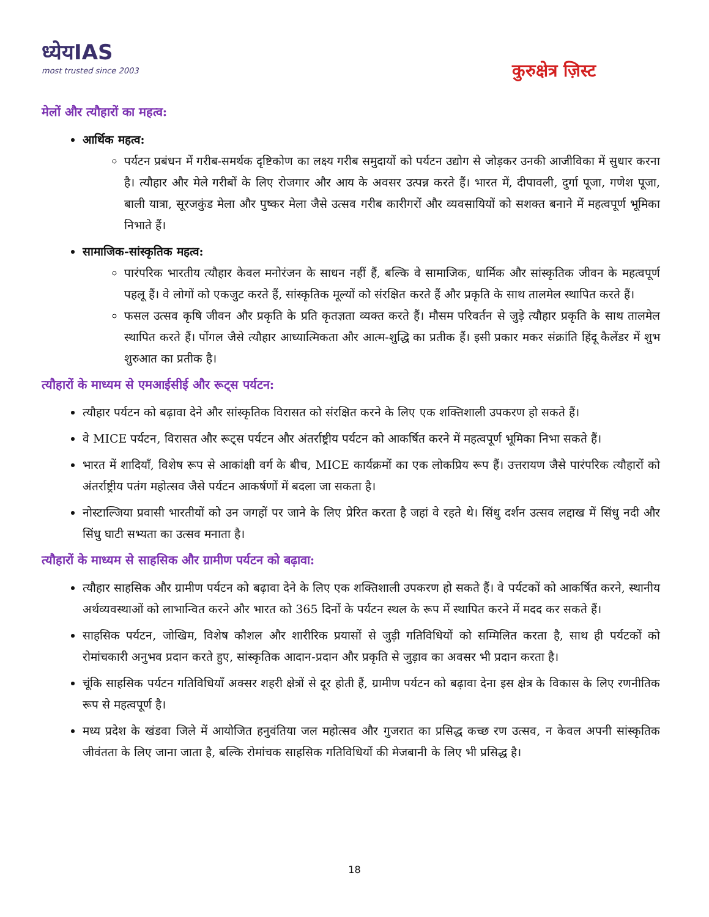ध्येयIAS
most trusted since 2003
कुरुक्षेत्र ज़िस्ट
मेलों और त्यौहारों का महत्व:
आर्थिक महत्व:
पर्यटन प्रबंधन में गरीब-समर्थक दृष्टिकोण का लक्ष्य गरीब समुदायों को पर्यटन उद्योग से जोड़कर उनकी आजीविका में सुधार करना है। त्यौहार और मेले गरीबों के लिए रोजगार और आय के अवसर उत्पन्न करते हैं। भारत में, दीपावली, दुर्गा पूजा, गणेश पूजा, बाली यात्रा, सूरजकुंड मेला और पुष्कर मेला जैसे उत्सव गरीब कारीगरों और व्यवसायियों को सशक्त बनाने में महत्वपूर्ण भूमिका निभाते हैं।
सामाजिक-सांस्कृतिक महत्व:
पारंपरिक भारतीय त्यौहार केवल मनोरंजन के साधन नहीं हैं, बल्कि वे सामाजिक, धार्मिक और सांस्कृतिक जीवन के महत्वपूर्ण पहलू हैं। वे लोगों को एकजुट करते हैं, सांस्कृतिक मूल्यों को संरक्षित करते हैं और प्रकृति के साथ तालमेल स्थापित करते हैं।
फसल उत्सव कृषि जीवन और प्रकृति के प्रति कृतज्ञता व्यक्त करते हैं। मौसम परिवर्तन से जुड़े त्यौहार प्रकृति के साथ तालमेल स्थापित करते हैं। पोंगल जैसे त्यौहार आध्यात्मिकता और आत्म-शुद्धि का प्रतीक हैं। इसी प्रकार मकर संक्रांति हिंदू कैलेंडर में शुभ शुरुआत का प्रतीक है।
त्यौहारों के माध्यम से एमआईसीई और रूट्स पर्यटन:
त्यौहार पर्यटन को बढ़ावा देने और सांस्कृतिक विरासत को संरक्षित करने के लिए एक शक्तिशाली उपकरण हो सकते हैं।
वे MICE पर्यटन, विरासत और रूट्स पर्यटन और अंतर्राष्ट्रीय पर्यटन को आकर्षित करने में महत्वपूर्ण भूमिका निभा सकते हैं।
भारत में शादियाँ, विशेष रूप से आकांक्षी वर्ग के बीच, MICE कार्यक्रमों का एक लोकप्रिय रूप हैं। उत्तरायण जैसे पारंपरिक त्यौहारों को अंतर्राष्ट्रीय पतंग महोत्सव जैसे पर्यटन आकर्षणों में बदला जा सकता है।
नोस्टाल्जिया प्रवासी भारतीयों को उन जगहों पर जाने के लिए प्रेरित करता है जहां वे रहते थे। सिंधु दर्शन उत्सव लद्दाख में सिंधु नदी और सिंधु घाटी सभ्यता का उत्सव मनाता है।
त्यौहारों के माध्यम से साहसिक और ग्रामीण पर्यटन को बढ़ावा:
त्यौहार साहसिक और ग्रामीण पर्यटन को बढ़ावा देने के लिए एक शक्तिशाली उपकरण हो सकते हैं। वे पर्यटकों को आकर्षित करने, स्थानीय अर्थव्यवस्थाओं को लाभान्वित करने और भारत को 365 दिनों के पर्यटन स्थल के रूप में स्थापित करने में मदद कर सकते हैं।
साहसिक पर्यटन, जोखिम, विशेष कौशल और शारीरिक प्रयासों से जुड़ी गतिविधियों को सम्मिलित करता है, साथ ही पर्यटकों को रोमांचकारी अनुभव प्रदान करते हुए, सांस्कृतिक आदान-प्रदान और प्रकृति से जुड़ाव का अवसर भी प्रदान करता है।
चूंकि साहसिक पर्यटन गतिविधियाँ अक्सर शहरी क्षेत्रों से दूर होती हैं, ग्रामीण पर्यटन को बढ़ावा देना इस क्षेत्र के विकास के लिए रणनीतिक रूप से महत्वपूर्ण है।
मध्य प्रदेश के खंडवा जिले में आयोजित हनुवंतिया जल महोत्सव और गुजरात का प्रसिद्ध कच्छ रण उत्सव, न केवल अपनी सांस्कृतिक जीवंतता के लिए जाना जाता है, बल्कि रोमांचक साहसिक गतिविधियों की मेजबानी के लिए भी प्रसिद्ध है।
18